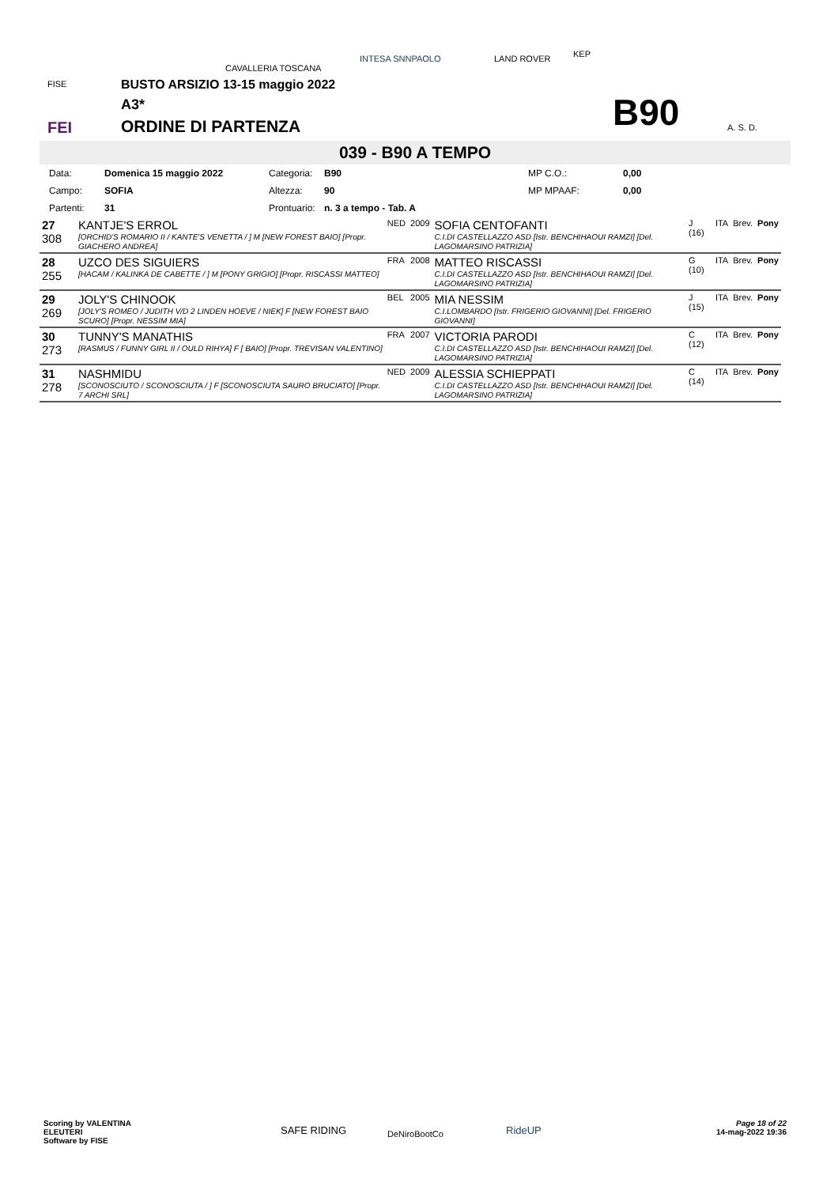FISE
FEI
CAVALLERIA TOSCANA
INTESA SNNPAOLO LAND ROVER KEP
A. S. D.
BUSTO ARSIZIO 13-15 maggio 2022
A3*
ORDINE DI PARTENZA B90
039 - B90 A TEMPO
| Data: | Domenica 15 maggio 2022 | Categoria: | B90 | MP C.O.: | 0,00 |
| Campo: | SOFIA | Altezza: | 90 | MP MPAAF: | 0,00 |
| Partenti: | 31 | Prontuario: | n. 3 a tempo - Tab. A | | |
| 27 308 | KANTJE'S ERROL [ORCHID'S ROMARIO II / KANTE'S VENETTA / ] M [NEW FOREST BAIO] [Propr. GIACHERO ANDREA] | NED | 2009 | SOFIA CENTOFANTI C.I.DI CASTELLAZZO ASD [Istr. BENCHIHAOUI RAMZI] [Del. LAGOMARSINO PATRIZIA] | J (16) | ITA | Brev. | Pony |
| 28 255 | UZCO DES SIGUIERS [HACAM / KALINKA DE CABETTE / ] M [PONY GRIGIO] [Propr. RISCASSI MATTEO] | FRA | 2008 | MATTEO RISCASSI C.I.DI CASTELLAZZO ASD [Istr. BENCHIHAOUI RAMZI] [Del. LAGOMARSINO PATRIZIA] | G (10) | ITA | Brev. | Pony |
| 29 269 | JOLY'S CHINOOK [JOLY'S ROMEO / JUDITH V/D 2 LINDEN HOEVE / NIEK] F [NEW FOREST BAIO SCURO] [Propr. NESSIM MIA] | BEL | 2005 | MIA NESSIM C.I.LOMBARDO [Istr. FRIGERIO GIOVANNI] [Del. FRIGERIO GIOVANNI] | J (15) | ITA | Brev. | Pony |
| 30 273 | TUNNY'S MANATHIS [RASMUS / FUNNY GIRL II / OULD RIHYA] F [ BAIO] [Propr. TREVISAN VALENTINO] | FRA | 2007 | VICTORIA PARODI C.I.DI CASTELLAZZO ASD [Istr. BENCHIHAOUI RAMZI] [Del. LAGOMARSINO PATRIZIA] | C (12) | ITA | Brev. | Pony |
| 31 278 | NASHMIDU [SCONOSCIUTO / SCONOSCIUTA / ] F [SCONOSCIUTA SAURO BRUCIATO] [Propr. 7 ARCHI SRL] | NED | 2009 | ALESSIA SCHIEPPATI C.I.DI CASTELLAZZO ASD [Istr. BENCHIHAOUI RAMZI] [Del. LAGOMARSINO PATRIZIA] | C (14) | ITA | Brev. | Pony |
Scoring by VALENTINA
ELEUTERI
Software by FISE
SAFE RIDING DeNiroBootCo RideUP
Page 18 of 22
14-mag-2022 19:36